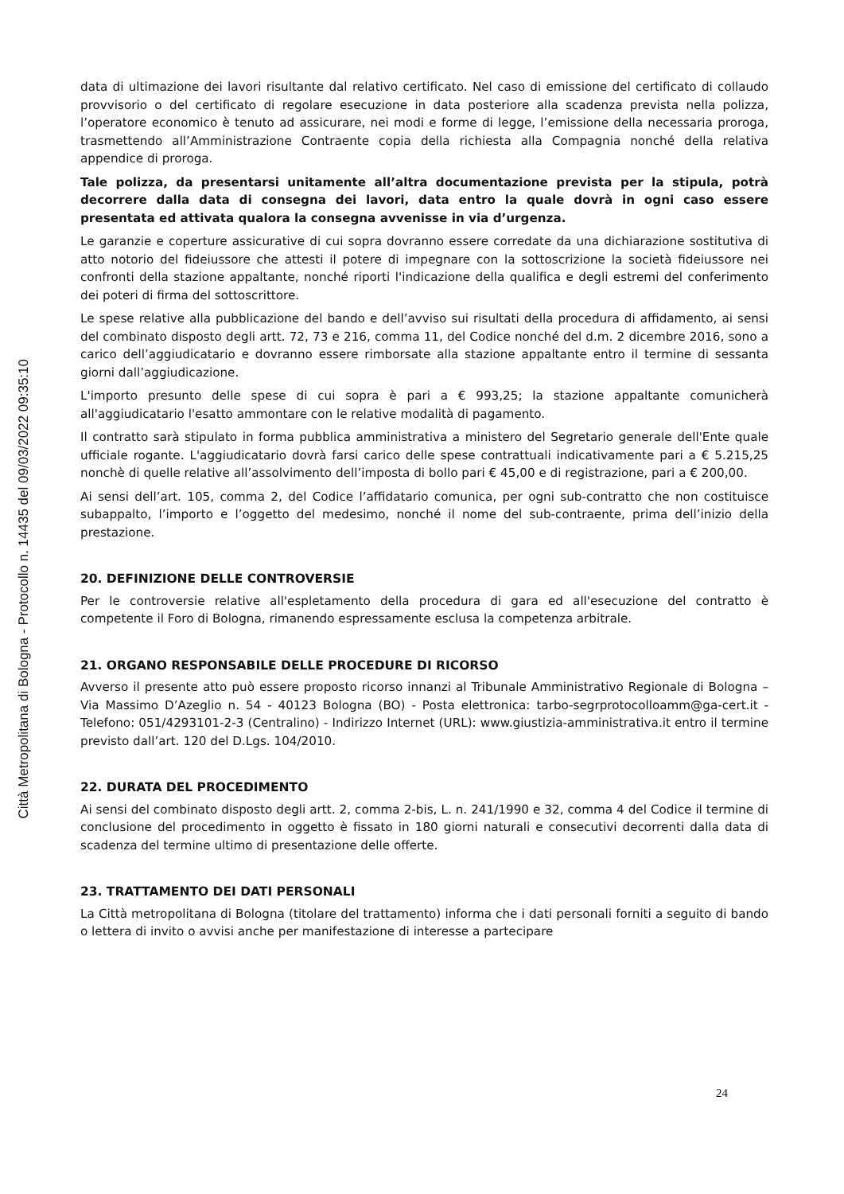Città Metropolitana di Bologna - Protocollo n. 14435 del 09/03/2022 09:35:10
data di ultimazione dei lavori risultante dal relativo certificato. Nel caso di emissione del certificato di collaudo provvisorio o del certificato di regolare esecuzione in data posteriore alla scadenza prevista nella polizza, l’operatore economico è tenuto ad assicurare, nei modi e forme di legge, l’emissione della necessaria proroga, trasmettendo all’Amministrazione Contraente copia della richiesta alla Compagnia nonché della relativa appendice di proroga.
Tale polizza, da presentarsi unitamente all’altra documentazione prevista per la stipula, potrà decorrere dalla data di consegna dei lavori, data entro la quale dovrà in ogni caso essere presentata ed attivata qualora la consegna avvenisse in via d’urgenza.
Le garanzie e coperture assicurative di cui sopra dovranno essere corredate da una dichiarazione sostitutiva di atto notorio del fideiussore che attesti il potere di impegnare con la sottoscrizione la società fideiussore nei confronti della stazione appaltante, nonché riporti l'indicazione della qualifica e degli estremi del conferimento dei poteri di firma del sottoscrittore.
Le spese relative alla pubblicazione del bando e dell’avviso sui risultati della procedura di affidamento, ai sensi del combinato disposto degli artt. 72, 73 e 216, comma 11, del Codice nonché del d.m. 2 dicembre 2016, sono a carico dell’aggiudicatario e dovranno essere rimborsate alla stazione appaltante entro il termine di sessanta giorni dall’aggiudicazione.
L'importo presunto delle spese di cui sopra è pari a € 993,25; la stazione appaltante comunicherà all'aggiudicatario l'esatto ammontare con le relative modalità di pagamento.
Il contratto sarà stipulato in forma pubblica amministrativa a ministero del Segretario generale dell'Ente quale ufficiale rogante. L'aggiudicatario dovrà farsi carico delle spese contrattuali indicativamente pari a € 5.215,25 nonchè di quelle relative all’assolvimento dell’imposta di bollo pari € 45,00 e di registrazione, pari a € 200,00.
Ai sensi dell’art. 105, comma 2, del Codice l’affidatario comunica, per ogni sub-contratto che non costituisce subappalto, l’importo e l’oggetto del medesimo, nonché il nome del sub-contraente, prima dell’inizio della prestazione.
20. DEFINIZIONE DELLE CONTROVERSIE
Per le controversie relative all'espletamento della procedura di gara ed all'esecuzione del contratto è competente il Foro di Bologna, rimanendo espressamente esclusa la competenza arbitrale.
21. ORGANO RESPONSABILE DELLE PROCEDURE DI RICORSO
Avverso il presente atto può essere proposto ricorso innanzi al Tribunale Amministrativo Regionale di Bologna – Via Massimo D’Azeglio n. 54 - 40123 Bologna (BO) - Posta elettronica: tarbo-segrprotocolloamm@ga-cert.it - Telefono: 051/4293101-2-3 (Centralino) - Indirizzo Internet (URL): www.giustizia-amministrativa.it entro il termine previsto dall’art. 120 del D.Lgs. 104/2010.
22. DURATA DEL PROCEDIMENTO
Ai sensi del combinato disposto degli artt. 2, comma 2-bis, L. n. 241/1990 e 32, comma 4 del Codice il termine di conclusione del procedimento in oggetto è fissato in 180 giorni naturali e consecutivi decorrenti dalla data di scadenza del termine ultimo di presentazione delle offerte.
23. TRATTAMENTO DEI DATI PERSONALI
La Città metropolitana di Bologna (titolare del trattamento) informa che i dati personali forniti a seguito di bando o lettera di invito o avvisi anche per manifestazione di interesse a partecipare
24